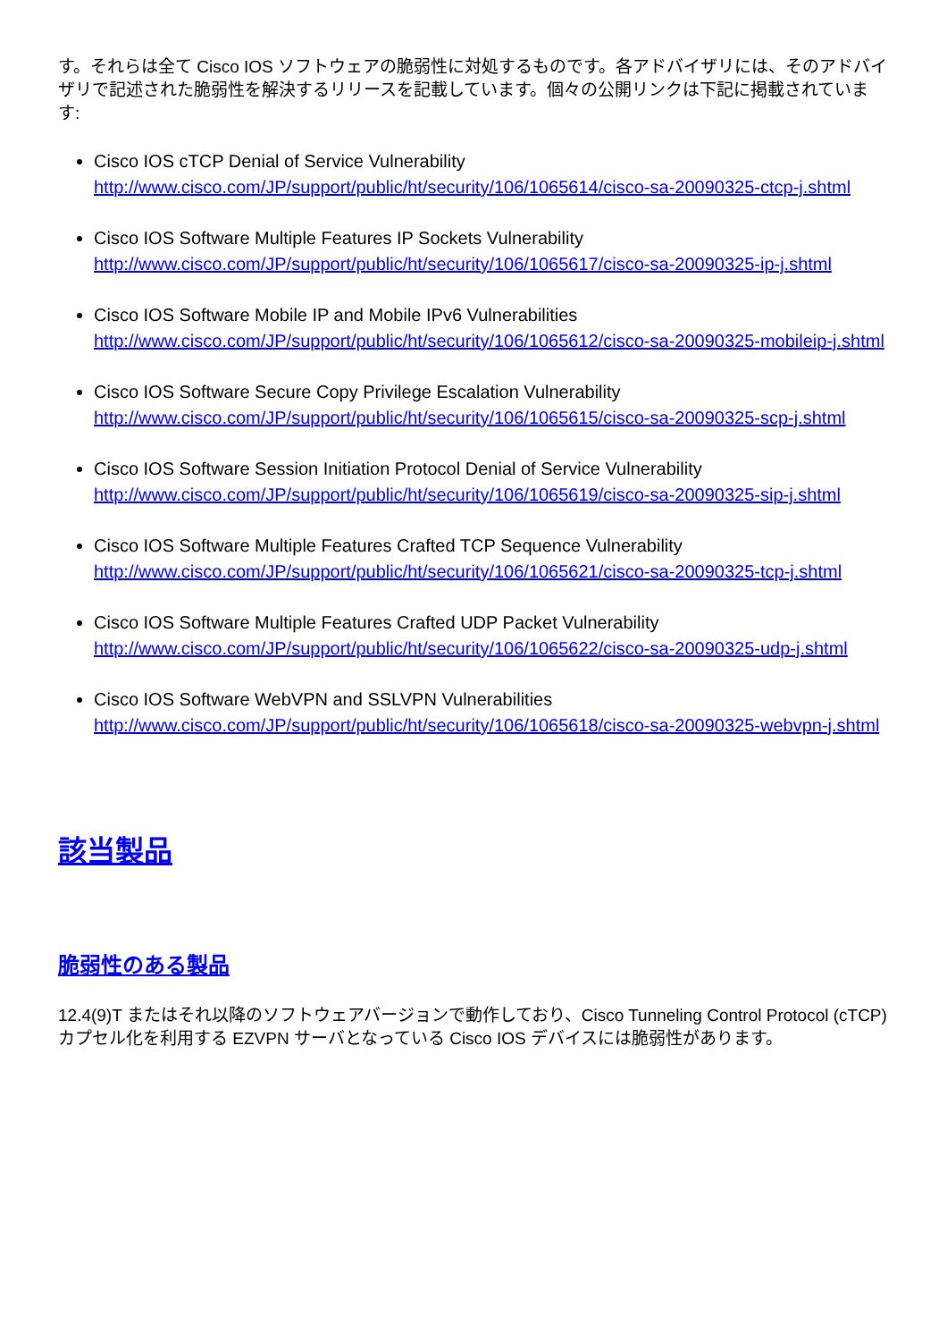す。それらは全て Cisco IOS ソフトウェアの脆弱性に対処するものです。各アドバイザリには、そのアドバイザリで記述された脆弱性を解決するリリースを記載しています。個々の公開リンクは下記に掲載されています:
Cisco IOS cTCP Denial of Service Vulnerability
http://www.cisco.com/JP/support/public/ht/security/106/1065614/cisco-sa-20090325-ctcp-j.shtml
Cisco IOS Software Multiple Features IP Sockets Vulnerability
http://www.cisco.com/JP/support/public/ht/security/106/1065617/cisco-sa-20090325-ip-j.shtml
Cisco IOS Software Mobile IP and Mobile IPv6 Vulnerabilities
http://www.cisco.com/JP/support/public/ht/security/106/1065612/cisco-sa-20090325-mobileip-j.shtml
Cisco IOS Software Secure Copy Privilege Escalation Vulnerability
http://www.cisco.com/JP/support/public/ht/security/106/1065615/cisco-sa-20090325-scp-j.shtml
Cisco IOS Software Session Initiation Protocol Denial of Service Vulnerability
http://www.cisco.com/JP/support/public/ht/security/106/1065619/cisco-sa-20090325-sip-j.shtml
Cisco IOS Software Multiple Features Crafted TCP Sequence Vulnerability
http://www.cisco.com/JP/support/public/ht/security/106/1065621/cisco-sa-20090325-tcp-j.shtml
Cisco IOS Software Multiple Features Crafted UDP Packet Vulnerability
http://www.cisco.com/JP/support/public/ht/security/106/1065622/cisco-sa-20090325-udp-j.shtml
Cisco IOS Software WebVPN and SSLVPN Vulnerabilities
http://www.cisco.com/JP/support/public/ht/security/106/1065618/cisco-sa-20090325-webvpn-j.shtml
該当製品
脆弱性のある製品
12.4(9)T またはそれ以降のソフトウェアバージョンで動作しており、Cisco Tunneling Control Protocol (cTCP) カプセル化を利用する EZVPN サーバとなっている Cisco IOS デバイスには脆弱性があります。